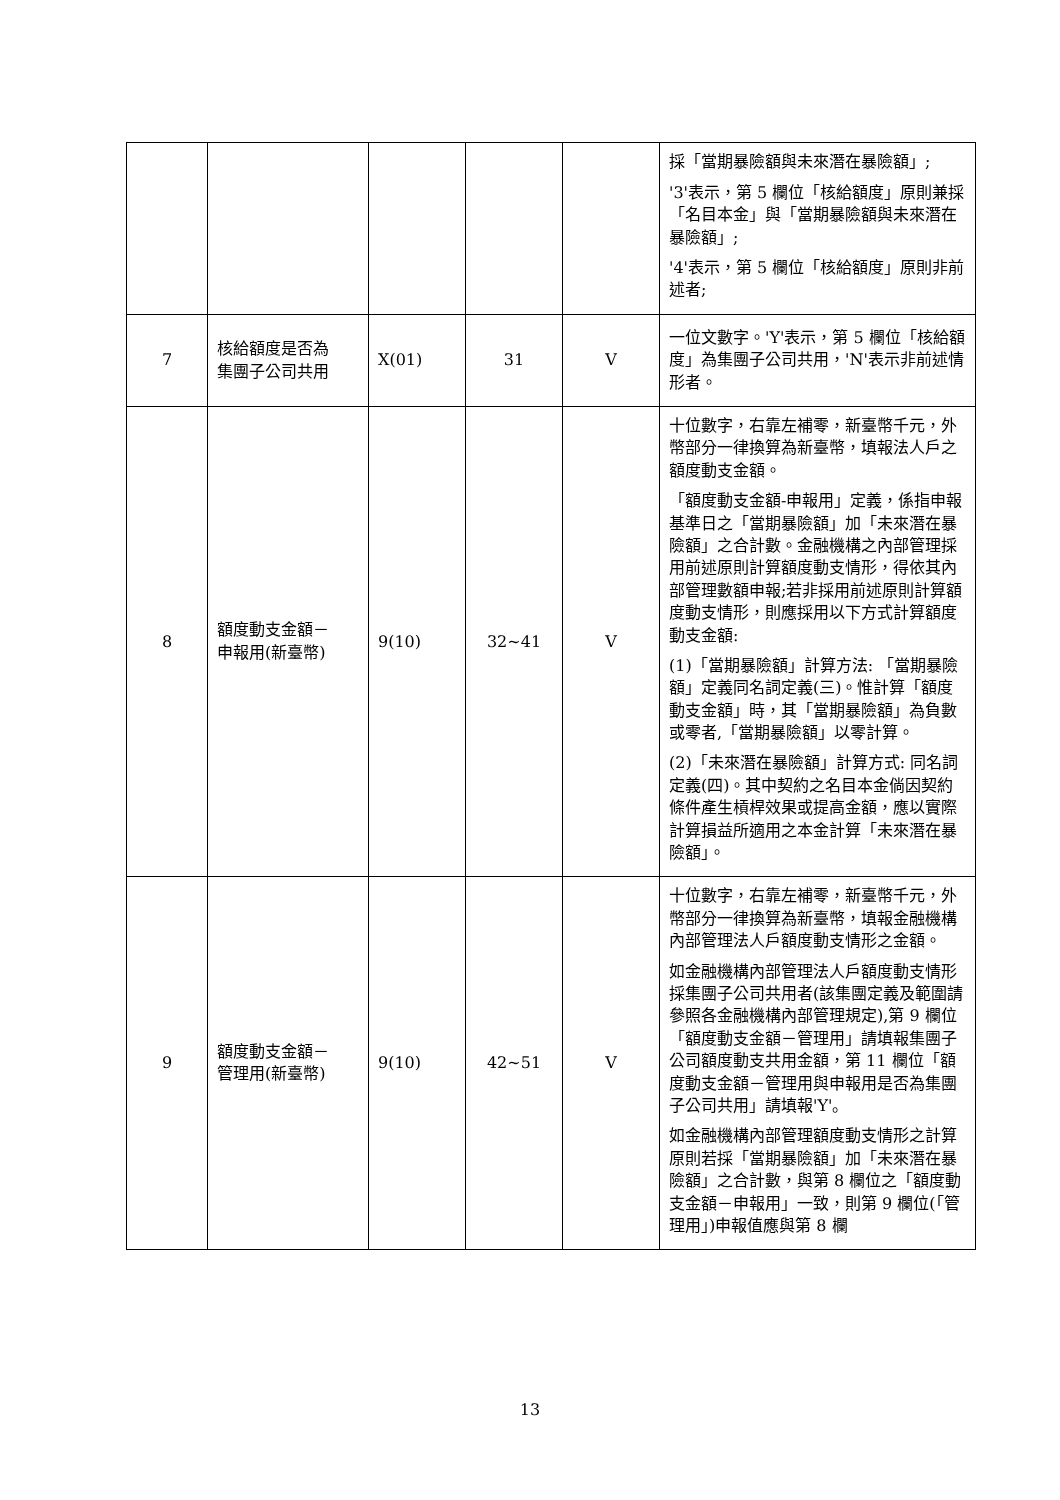| | | | | | 採「當期暴險額與未來潛在暴險額」; '3'表示，第 5 欄位「核給額度」原則兼採「名目本金」與「當期暴險額與未來潛在暴險額」; '4'表示，第 5 欄位「核給額度」原則非前述者; |
| 7 | 核給額度是否為 集團子公司共用 | X(01) | 31 | V | 一位文數字。'Y'表示，第 5 欄位「核給額度」為集團子公司共用，'N'表示非前述情形者。 |
| 8 | 額度動支金額－ 申報用(新臺幣) | 9(10) | 32~41 | V | 十位數字，右靠左補零，新臺幣千元，外幣部分一律換算為新臺幣，填報法人戶之額度動支金額。 「額度動支金額-申報用」定義，係指申報基準日之「當期暴險額」加「未來潛在暴險額」之合計數。金融機構之內部管理採用前述原則計算額度動支情形，得依其內部管理數額申報;若非採用前述原則計算額度動支情形，則應採用以下方式計算額度動支金額: (1)「當期暴險額」計算方法: 「當期暴險額」定義同名詞定義(三)。惟計算「額度動支金額」時，其「當期暴險額」為負數或零者,「當期暴險額」以零計算。 (2)「未來潛在暴險額」計算方式: 同名詞定義(四)。其中契約之名目本金倘因契約條件產生槓桿效果或提高金額，應以實際計算損益所適用之本金計算「未來潛在暴險額」。 |
| 9 | 額度動支金額－ 管理用(新臺幣) | 9(10) | 42~51 | V | 十位數字，右靠左補零，新臺幣千元，外幣部分一律換算為新臺幣，填報金融機構內部管理法人戶額度動支情形之金額。 如金融機構內部管理法人戶額度動支情形採集團子公司共用者(該集團定義及範圍請參照各金融機構內部管理規定),第 9 欄位「額度動支金額－管理用」請填報集團子公司額度動支共用金額，第 11 欄位「額度動支金額－管理用與申報用是否為集團子公司共用」請填報'Y'。 如金融機構內部管理額度動支情形之計算原則若採「當期暴險額」加「未來潛在暴險額」之合計數，與第 8 欄位之「額度動支金額－申報用」一致，則第 9 欄位(「管理用」)申報值應與第 8 欄 |
13